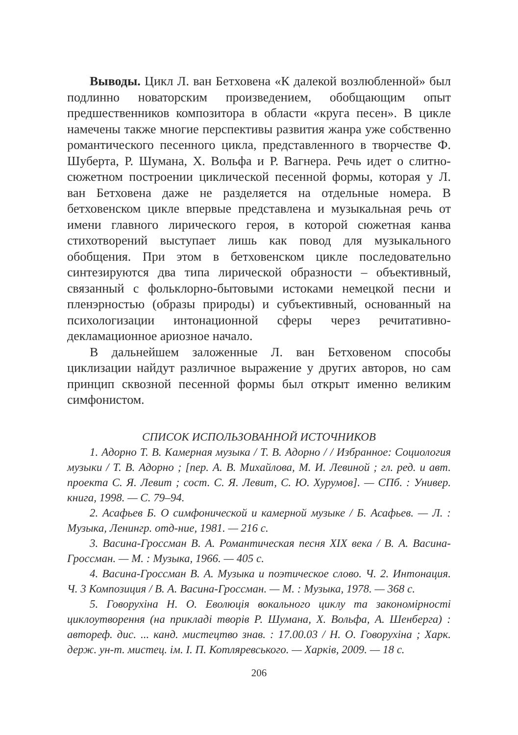Выводы. Цикл Л. ван Бетховена «К далекой возлюбленной» был подлинно новаторским произведением, обобщающим опыт предшественников композитора в области «круга песен». В цикле намечены также многие перспективы развития жанра уже собственно романтического песенного цикла, представленного в творчестве Ф. Шуберта, Р. Шумана, Х. Вольфа и Р. Вагнера. Речь идет о слитно-сюжетном построении циклической песенной формы, которая у Л. ван Бетховена даже не разделяется на отдельные номера. В бетховенском цикле впервые представлена и музыкальная речь от имени главного лирического героя, в которой сюжетная канва стихотворений выступает лишь как повод для музыкального обобщения. При этом в бетховенском цикле последовательно синтезируются два типа лирической образности – объективный, связанный с фольклорно-бытовыми истоками немецкой песни и пленэрностью (образы природы) и субъективный, основанный на психологизации интонационной сферы через речитативно-декламационное ариозное начало.
В дальнейшем заложенные Л. ван Бетховеном способы циклизации найдут различное выражение у других авторов, но сам принцип сквозной песенной формы был открыт именно великим симфонистом.
СПИСОК ИСПОЛЬЗОВАННОЙ ИСТОЧНИКОВ
1. Адорно Т. В. Камерная музыка / Т. В. Адорно / / Избранное: Социология музыки / Т. В. Адорно ; [пер. А. В. Михайлова, М. И. Левиной ; гл. ред. и авт. проекта С. Я. Левит ; сост. С. Я. Левит, С. Ю. Хурумов]. — СПб. : Универ. книга, 1998. — С. 79–94.
2. Асафьев Б. О симфонической и камерной музыке / Б. Асафьев. — Л. : Музыка, Ленингр. отд-ние, 1981. — 216 с.
3. Васина-Гроссман В. А. Романтическая песня XIX века / В. А. Васина-Гроссман. — М. : Музыка, 1966. — 405 с.
4. Васина-Гроссман В. А. Музыка и поэтическое слово. Ч. 2. Интонация. Ч. 3 Композиция / В. А. Васина-Гроссман. — М. : Музыка, 1978. — 368 с.
5. Говорухіна Н. О. Еволюція вокального циклу та закономірності циклоутворення (на прикладі творів Р. Шумана, Х. Вольфа, А. Шенберга) : автореф. дис. ... канд. мистецтво знав. : 17.00.03 / Н. О. Говорухіна ; Харк. держ. ун-т. мистец. ім. І. П. Котляревського. — Харків, 2009. — 18 с.
206